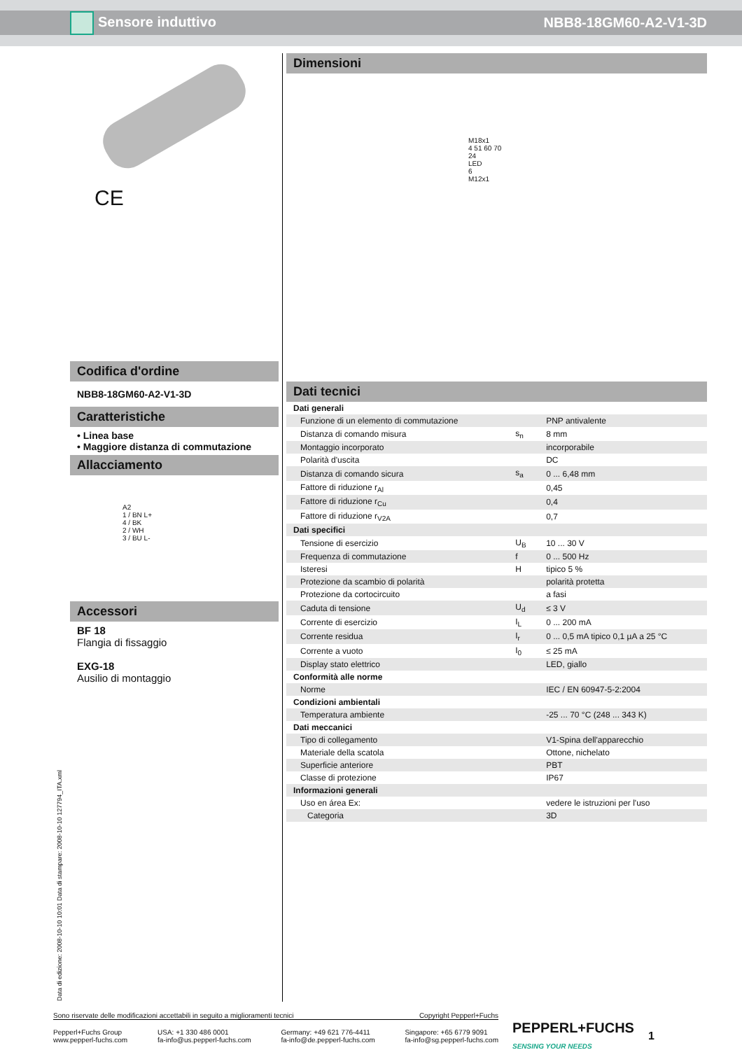Sensore induttivo NBB8-18GM60-A2-V1-3D
CE
Codifica d'ordine
NBB8-18GM60-A2-V1-3D
Caratteristiche
• Linea base
• Maggiore distanza di commutazione
Allacciamento
A2
1 / BN L+
4 / BK
2 / WH
3 / BU L-
Accessori
BF 18
Flangia di fissaggio
EXG-18
Ausilio di montaggio
Dimensioni
M18x1
4 51 60 70
24
LED
6
M12x1
Dati tecnici
| Dati generali | | |
| Funzione di un elemento di commutazione | | PNP antivalente |
| Distanza di comando misura | s<sub>n</sub> | 8 mm |
| Montaggio incorporato | | incorporabile |
| Polarità d'uscita | | DC |
| Distanza di comando sicura | s<sub>a</sub> | 0 ... 6,48 mm |
| Fattore di riduzione r<sub>Al</sub> | | 0,45 |
| Fattore di riduzione r<sub>Cu</sub> | | 0,4 |
| Fattore di riduzione r<sub>V2A</sub> | | 0,7 |
| Dati specifici | | |
| Tensione di esercizio | U<sub>B</sub> | 10 ... 30 V |
| Frequenza di commutazione | f | 0 ... 500 Hz |
| Isteresi | H | tipico 5 % |
| Protezione da scambio di polarità | | polarità protetta |
| Protezione da cortocircuito | | a fasi |
| Caduta di tensione | U<sub>d</sub> | ≤ 3 V |
| Corrente di esercizio | I<sub>L</sub> | 0 ... 200 mA |
| Corrente residua | I<sub>r</sub> | 0 ... 0,5 mA tipico 0,1 µA a 25 °C |
| Corrente a vuoto | I<sub>0</sub> | ≤ 25 mA |
| Display stato elettrico | | LED, giallo |
| Conformità alle norme | | |
| Norme | | IEC / EN 60947-5-2:2004 |
| Condizioni ambientali | | |
| Temperatura ambiente | | -25 ... 70 °C (248 ... 343 K) |
| Dati meccanici | | |
| Tipo di collegamento | | V1-Spina dell'apparecchio |
| Materiale della scatola | | Ottone, nichelato |
| Superficie anteriore | | PBT |
| Classe di protezione | | IP67 |
| Informazioni generali | | |
| Uso en área Ex: | | vedere le istruzioni per l'uso |
| Categoria | | 3D |
Data di edizione: 2008-10-10 10:01 Data di stampare: 2008-10-10 127794_ITA.xml
Sono riservate delle modificazioni accettabili in seguito a miglioramenti tecnici Copyright Pepperl+Fuchs
Pepperl+Fuchs Group
www.pepperl-fuchs.com USA: +1 330 486 0001
fa-info@us.pepperl-fuchs.com Germany: +49 621 776-4411
fa-info@de.pepperl-fuchs.com Singapore: +65 6779 9091
fa-info@sg.pepperl-fuchs.com
PEPPERL+FUCHS
SENSING YOUR NEEDS
1